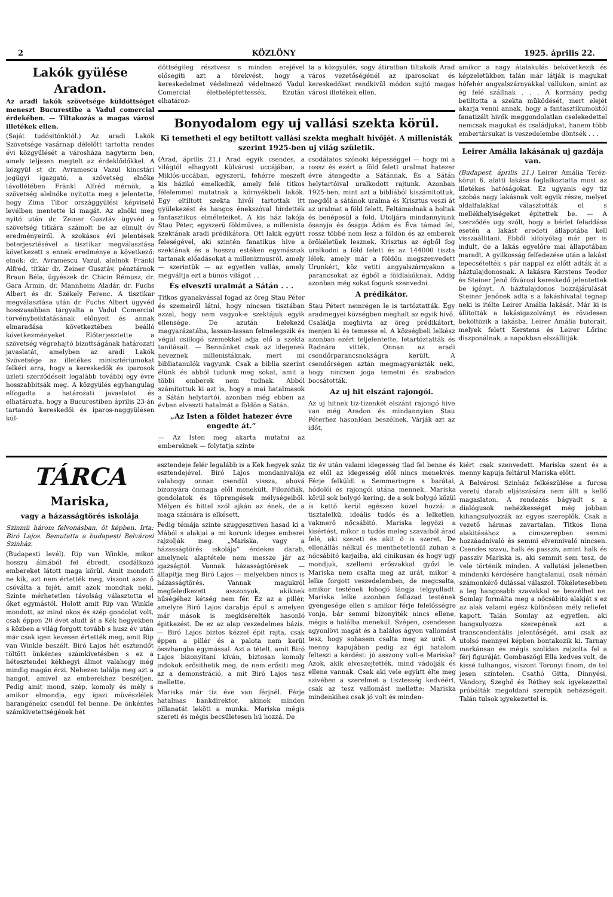2 KÖZLÖNY 1925. április 22.
Lakók gyülése Aradon.
Az aradi lakók szövetsége küldöttséget meneszt Bucurestibe a Vadul comercial érdekében. — Tiltakozás a magas városi illetékek ellen.
(Saját tudósitónktól.) Az aradi Lakók Szövetsége vasárnap délelőtt tartotta rendes évi közgyülését a városháza nagyterm ben, amely teljesen megtelt az érdeklődőkkel. A közgyül st dr. Avramescu Vazul kincstári jogügyi igazgató, a szövetség elnöke távollétében Fränkl Alfréd mérnök, a szövetség alelnöke nyitotta meg s jelentette, hogy Zima Tibor országgyülési képviselő levélben mentette ki magát. Az elnöki meg nyitó után dr. Zeiner Gusztáv ügyvéd a szövetség titkára számolt be az elmult év eredményeiről. A szokásos évi jelentések beterjesztésével a tisztikar megválasztása következett s ennek eredménye a következő: elnök: dr. Avramescu Vazul, alelnök Fränkl Alfréd, titkár dr. Zeiner Gusztáv, pénztárnok Braun Béla, ügyészek dr. Chicin Rémusz, dr. Gara Ármin, dr. Mannheim Aladár, dr. Fuchs Albert és dr. Székely Ferenc. A tisztikar megválasztása után dr. Fuchs Albert ügyvéd hosszasabban tárgyalta a Vadul Comercial törvénybeiktatásának előnyeit és annak elmaradása következtében beálló következményeket. Előterjesztette a szövetség végrehajtó bizottságának határozati javaslatát, amelyben az aradi Lakók Szövetsége az illetékes minisztériumokat felkéri arra, hogy a kereskedők és iparosok üzleti szerződéseit legalább további egy évre hosszabbitsák meg. A közgyülés egyhangulag elfogadta a határozati javaslatot és elhatározta, hogy a Bucurestiben április 23-án tartandó kereskedői és iparos-naggyülésen kül-
döttségileg résztvesz s minden erejével elősegiti azt a törekvést, hogy a kereskedelmet védelmező védelmező Vadul Comercial életbeléptettessék. Ezután elhatároz-
ta a közgyülés, sogy átiratban tiltakoik Arad város vezetőségénél az iparosokat és kereskedőket rendkivül módon sujtó magas városi illetékek ellen.
Bonyodalom egy uj vallási szekta körül.
Ki temetheti el egy betiltott vallási szekta meghalt hivőjét. A millenisták szerint 1925-ben uj világ születik.
(Arad, április 21.) Arad egyik csendes, a világtól elhagyott külvárosi uccájában, a Miklós-uccában, egyszerü, fehérre meszelt kis házikó emelkedik, amely felé titkos félelemmel mutatnak a környékbeli lakók. Egy eltiltott szekta hivői tartottak itt gyülekezést és hangos énekszóval hirdették fantasztikus elméleteiket. A kis ház lakója Stau Péter, egyszerü földmüves, a millenista szektának aradi prédikátora. Ott lakik együtt feleségével, aki szintén fanatikus hive a szektának és a hosszu estéken egymásnak tartanak előadásokat a millenizmusról, amely — szerintük — az egyetlen vallás, amely megváltja ezt a bünös világot . . .
És elveszti uralmát a Sátán . . .
Titkos gyanakvással fogad az öreg Stau Péter és szemeiről látni, hogy nincsen tisztában azzal, hogy nem vagyok-e szektájuk egyik ellensége. De azután belekezd magyarázatába, lassan-lassan felmelegszik és végül csillogó szemekkel adja elő a szekta tanitásait. — Bennünket csak az idegenek neveznek millenistáknak, mert mi bibliatanulók vagyunk. Csak a biblia szerint élünk és abból tudunk meg sokat, amit a többi emberek nem tudnak. Abból számitottuk ki azt is, hogy a mai hatalmasok a Sátán helytartói, azonban még ebben az évben elveszti hatalmát a földön a Sátán.
„Az Isten a földet hatezer évre engedte át.“
— Az Isten meg akarta mutatni az embereknek — folytatja szinte
csodálatos szónoki képességgel — hogy mi a rossz és ezért a föld felett uralmat hatezer évre átengedte a Sátánnak. És a Sátán helytartóival uralkodott rajtunk. Azonban 1925-ben, mint azt a bibliából kiszámitottuk, megdől a sátánok uralma és Krisztus veszi át az uralmat a föld felett. Feltámadnak a holtak és benépesül a föld. Utoljára mindannyiunk ősanyja és ősapja Ádám és Éva támad fel, rossz többé nem lesz a földön és az emberek örökéletüek lesznek. Krisztus az égből fog uralkodni a föld felett és az 144000 tiszta lélek, amely már a földön megszenvedett Urunkért, köz vetiti angyalszárnyakon a parancsokat az égből a földlakóknak. Addig azonban még sokat fogunk szenvedni.
A prédikátor.
Stau Pétert nemrégen le is tartóztatták. Egy aradmegyei községben meghalt az egyik hivő. Családja meghivta az öreg prédikátort, menjen ki és temesse el. A községbeli lelkész azonban ezért feljelentette, letartóztatták és Radnára vitték. Onnan az aradi csendőrparancsnokságra került. A csendőrségen aztán megmagyarázták neki, hogy nincsen joga temetni és szabadon bocsátották.
Az uj hit elszánt rajongói.
Az uj hitnek tiz-tizenkét elszánt rajongó hive van még Aradon és mindannyian Stau Péterhez hasonlóan beszélnek. Várják azt az időt,
amikor a nagy átalakulás bekövetkezik és képzeletükben talán már látják is magukat hófehér angyalszárnyakkal vállukon, amint az ég felé szállnak . . . A kormány pedig betiltotta a szekta müködését, mert elejét akarja venni annak, hogy a fantasztikumoktól fanatizált hivők meggondolatlan cselekedettel nemcsak magukat és családjukat, hanem több embertársukat is veszedelembe döntsék . . .
Leirer Amália lakásának uj gazdája van.
(Budapest, április 21.) Leirer Amália Teréz-körut 6. alatti lakása foglalkoztatta most az illetékes hatóságokat. Ez ugyanis egy tiz szobás nagy lakásnak volt egyik része, melyet oldalfalakkal választották el s mellékhelyiségeket épitettek be. — A szerződés ugy szólt, hogy a bérlet feladdása esetén a lakást eredeti állapotába kell visszaállitani. Ebből kifolyólag már per is indult, de a lakás egyelőre mai állapotában maradt. A gyilkosság felfedezése után a lakást lepecsételték s pár nappal ez előtt adták át a háztulajdonosnak. A lakásra Kerstens Teodor és Steiner Jenő fővárosi kereskedő jelentettek be igényt. A háztulajdonos hozzájárulását Steiner Jenőnek adta s a lakáshivatal tegnap neki is itélte Leirer Amália lakását. Már ki is állitották a lakásigazolványt és rövidesen beköltözik a lakásba. Leirer Amália butorait, melyek felett Kerstens és Leirer Lőrinc diszponálnak, a napokban elszállitják.
TÁRCA
Mariska,
vagy a házasságtörés iskolája
Szinmü három felvonásban, öt képben. Irta: Biró Lajos. Bemutatta a budapesti Belvárosi Szinház.
(Budapesti levél). Rip van Winkle, mikor hosszu álmából fel ébredt, csodálkozó embereket látott maga körül. Amit mondott ne kik, azt nem értették meg, viszont azon ő csóválta a fejét, amit azok mondtak neki. Szinte mérhetetlen távolság választotta el őket egymástól. Holott amit Rip van Winkle mondott, az mind okos és szép gondolat volt, csak éppen 20 évet aludt át a Kék hegyekben s közben a világ forgott tovább s husz év után már csak igen kevesen értették meg, amit Rip van Winkle beszélt. Biró Lajos hét esztendőt töltött önkéntes számkivetésben s ez a hétesztendei kékhegyi álmot valahogy még mindig magán érzi. Nehezen találja meg azt a hangot, amivel az emberekhez beszéljen. Pedig amit mond, szép, komoly és mély s amikor elmondja, egy igazi müvészlélek harangénekc csendül fel benne. De önkéntes számkivetettségének hét
esztendeje felér legalább is a Kék hegyek száz esztendejével. Biró Lajos mondanivalója valahogy onnan csendül vissza, ahová bizonyára önmaga elől menekült. Filozófiák, gondolatok és töprengések mélységeiből. Mélyen és hittel szól ajkán az ének, de a maga számára is elkésett.
Pedig témája szinte szuggesztiven hasad ki a Mából s alakjai a mi korunk ideges emberei rajzolják meg. „Mariska, vagy a házasságtörés iskolája“ érdekes darab, amelynek alaptétele nem messze jár az igazságtól. Vannak házasságtörések — állapitja meg Biró Lajos — melyekben nincs is házasságtörés. Vannak magukról megfeledkezett asszonyok, akiknek hüségéhez kétség nem fér. Ez az a pillér, amelyre Biró Lajos darabja épül s amelyen már mások is megkisérelték hasonló épitkezést. De ez az alap veszedelmes bázis. — Biró Lajos biztos kézzel épit rajta, csak éppen a pillér és a palota nem kerül összhangba egymással. Azt a tételt, amit Biró Lajos bizonyitani kiván, biztosan komoly indokok erősithetik meg, de nem erősiti meg az a demonstráció, a mit Biró Lajos tesz mellette.
Mariska már tiz éve van férjnél. Férje hatalmas bankdirektor, akinek minden pillanatát leköti a munka. Mariska mégis szereti és mégis becsületesen hü hozzá. De
tiz év után valami idegesség tlad fel benne és ez elől az idegesség elől nincs menekvés. Férje felküldi a Semmeringre s barátai, hódolói és rajongói utána mennek. Mariska körül sok bolygó kering, de a sok bolygó közül is kettő kerül egészen közel hozzá: a tisztalelkü, ideális tudós és a lelketlen, vakmerő nőcsábitó. Mariska legyőzi a kisértést, mikor a tudós meleg szavaiból árad felé, aki szereti és akit ő is szeret. De ellenállás nélkül és menthetetlenül zuhan a nőcsábitó karjaiba, aki cinikusan és hogy ugy mondjuk, szellemi erőszakkal győzi le. Mariska nem csalta meg az urát, mikor a lelke forgott veszedelemben, de megcsalta, amikor testének lobogó lángja felgyulladt. Mariska lelke azonban fellázad testének gyengesége ellen s amikor férje felelősségre vonja, bár semmi bizonyiték nincs ellene, mégis a halálba menekül. Szépen, csendesen agyonlövi magát és a halálos ágyon vallomást tesz, hogy sohasem csalta meg az urát. A menny kapujában pedig az égi hatalom felteszi a kérdést: jó asszony volt-e Mariska? Azok, akik elveszejtették, mind vádolják és ellene vannak. Csak aki vele együtt élte meg szivében a szerelmet a tisztesség kedvéért, csak az tesz vallomást mellette: Mariska mindenkihez csak jó volt és minden-
kiért csak szenvedett. Mariska szent és a menny kapuja feltárul Mariska előtt.
A Belvárosi Szinház felkészülése a furcsa veretü darab eljátszására nem állt a kellő magaslaton. A rendezés bágyadt s a dialógusok nehézkességét még jobban kihangsulyozzák az egyes szereplők. Csak a vezető hármas zavartalan. Titkos Ilona alakitásához a cimszerepben semmi hozzáadnivaló és semmi elvennivaló nincsen. Csendes szavu, halk és passziv, amint halk és passziv Mariska is, aki semmit sem tesz, de vele történik minden. A vallatási jelenetben mindenki kérdésére hangtalanul, csak némán számonkérő dulással válaszol. Tökéletesebben a leg hangosabb szavakkal se beszélhet ne. Somlay formálta meg a nőcsábitó alakját s ez az alak valami egész különösen mély reliefet kapott. Talán Somlay az egyetlen, aki hangsulyozza szerepének azt a transcendentális jelentőségét, ami csak az utolsó mennyei képben bontakozik ki. Tarnay markánsan és mégis szolidan rajzolta fel a férj figuráját. Gombaszögi Ella kedves volt, de kissé tulhangos, viszont Toronyi finom, de tel jesen szintelen. Csathó Gitta, Dinnyési, Vándory, Szeghő és Réthey sok igyekezettel próbálták megoldani szerepük nehézségeit. Talán tulsok igyekezettel is.